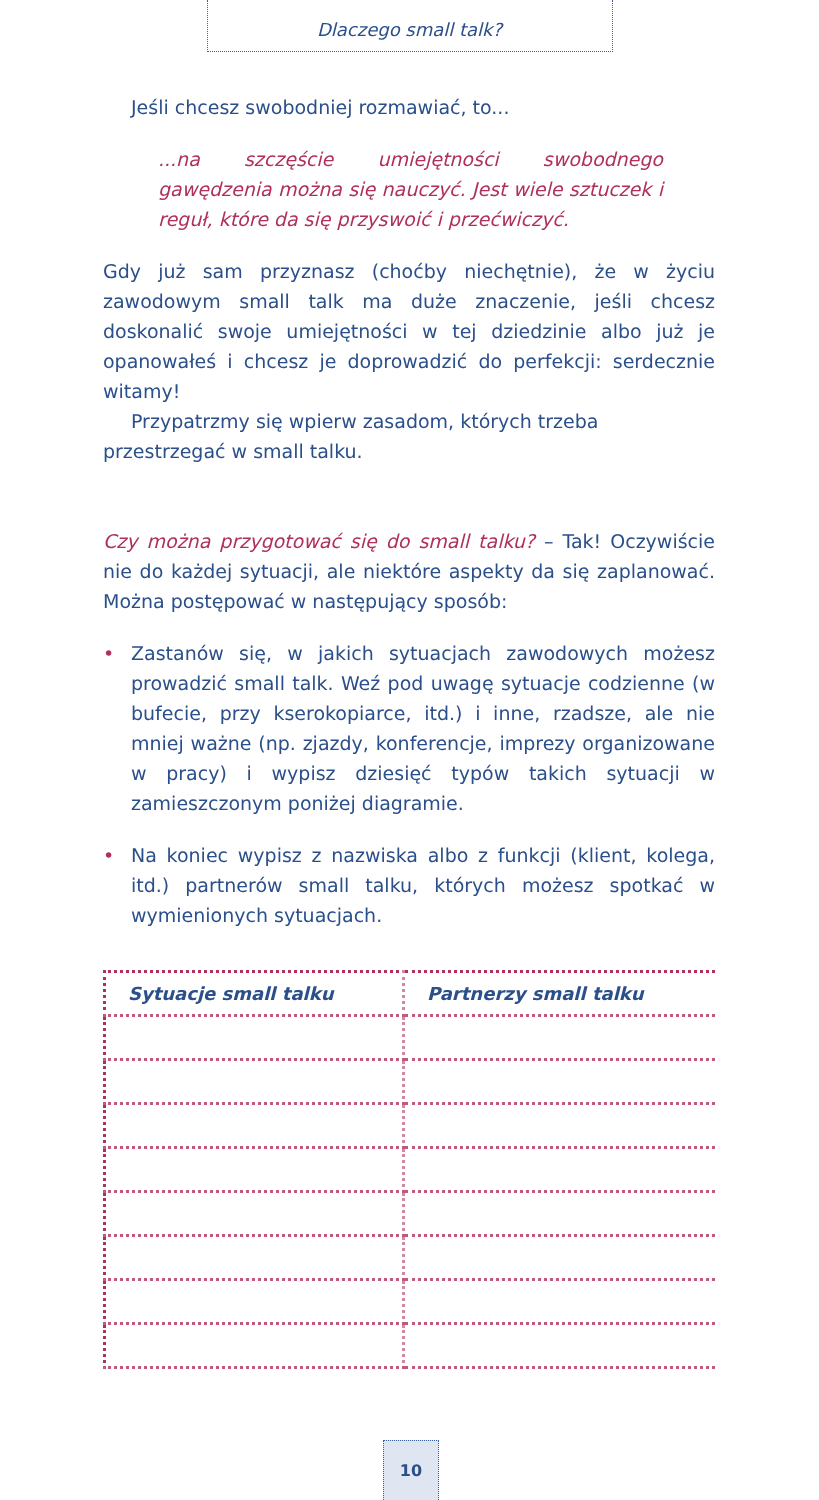Dlaczego small talk?
Jeśli chcesz swobodniej rozmawiać, to...
...na szczęście umiejętności swobodnego gawędzenia można się nauczyć. Jest wiele sztuczek i reguł, które da się przyswoić i przećwiczyć.
Gdy już sam przyznasz (choćby niechętnie), że w życiu zawodowym small talk ma duże znaczenie, jeśli chcesz doskonalić swoje umiejętności w tej dziedzinie albo już je opanowałeś i chcesz je doprowadzić do perfekcji: serdecznie witamy!
Przypatrzmy się wpierw zasadom, których trzeba przestrzegać w small talku.
Czy można przygotować się do small talku? – Tak! Oczywiście nie do każdej sytuacji, ale niektóre aspekty da się zaplanować. Można postępować w następujący sposób:
• Zastanów się, w jakich sytuacjach zawodowych możesz prowadzić small talk. Weź pod uwagę sytuacje codzienne (w bufecie, przy kserokopiarce, itd.) i inne, rzadsze, ale nie mniej ważne (np. zjazdy, konferencje, imprezy organizowane w pracy) i wypisz dziesięć typów takich sytuacji w zamieszczonym poniżej diagramie.
• Na koniec wypisz z nazwiska albo z funkcji (klient, kolega, itd.) partnerów small talku, których możesz spotkać w wymienionych sytuacjach.
| Sytuacje small talku | Partnerzy small talku |
| --- | --- |
10